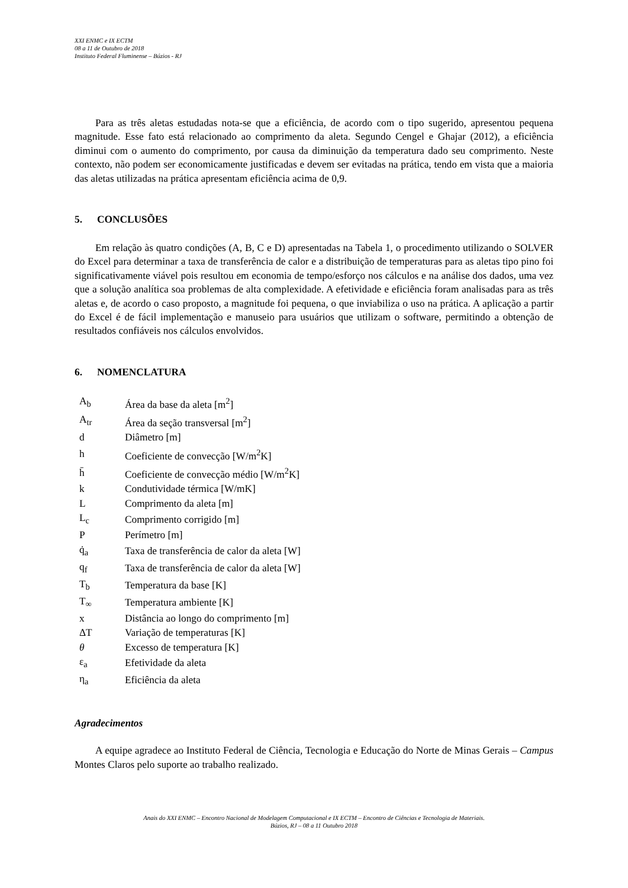XXI ENMC e IX ECTM
08 a 11 de Outubro de 2018
Instituto Federal Fluminense – Búzios - RJ
Para as três aletas estudadas nota-se que a eficiência, de acordo com o tipo sugerido, apresentou pequena magnitude. Esse fato está relacionado ao comprimento da aleta. Segundo Cengel e Ghajar (2012), a eficiência diminui com o aumento do comprimento, por causa da diminuição da temperatura dado seu comprimento. Neste contexto, não podem ser economicamente justificadas e devem ser evitadas na prática, tendo em vista que a maioria das aletas utilizadas na prática apresentam eficiência acima de 0,9.
5. CONCLUSÕES
Em relação às quatro condições (A, B, C e D) apresentadas na Tabela 1, o procedimento utilizando o SOLVER do Excel para determinar a taxa de transferência de calor e a distribuição de temperaturas para as aletas tipo pino foi significativamente viável pois resultou em economia de tempo/esforço nos cálculos e na análise dos dados, uma vez que a solução analítica soa problemas de alta complexidade. A efetividade e eficiência foram analisadas para as três aletas e, de acordo o caso proposto, a magnitude foi pequena, o que inviabiliza o uso na prática. A aplicação a partir do Excel é de fácil implementação e manuseio para usuários que utilizam o software, permitindo a obtenção de resultados confiáveis nos cálculos envolvidos.
6. NOMENCLATURA
| A<sub>b</sub> | Área da base da aleta [m<sup>2</sup>] |
| A<sub>tr</sub> | Área da seção transversal [m<sup>2</sup>] |
| d | Diâmetro [m] |
| h | Coeficiente de convecção [W/m<sup>2</sup>K] |
| h̄ | Coeficiente de convecção médio [W/m<sup>2</sup>K] |
| k | Condutividade térmica [W/mK] |
| L | Comprimento da aleta [m] |
| L<sub>c</sub> | Comprimento corrigido [m] |
| P | Perímetro [m] |
| q̇<sub>a</sub> | Taxa de transferência de calor da aleta [W] |
| q<sub>f</sub> | Taxa de transferência de calor da aleta [W] |
| T<sub>b</sub> | Temperatura da base [K] |
| T<sub>∞</sub> | Temperatura ambiente [K] |
| x | Distância ao longo do comprimento [m] |
| ΔT | Variação de temperaturas [K] |
| θ | Excesso de temperatura [K] |
| ε<sub>a</sub> | Efetividade da aleta |
| η<sub>a</sub> | Eficiência da aleta |
Agradecimentos
A equipe agradece ao Instituto Federal de Ciência, Tecnologia e Educação do Norte de Minas Gerais – Campus Montes Claros pelo suporte ao trabalho realizado.
Anais do XXI ENMC – Encontro Nacional de Modelagem Computacional e IX ECTM – Encontro de Ciências e Tecnologia de Materiais.
Búzios, RJ – 08 a 11 Outubro 2018